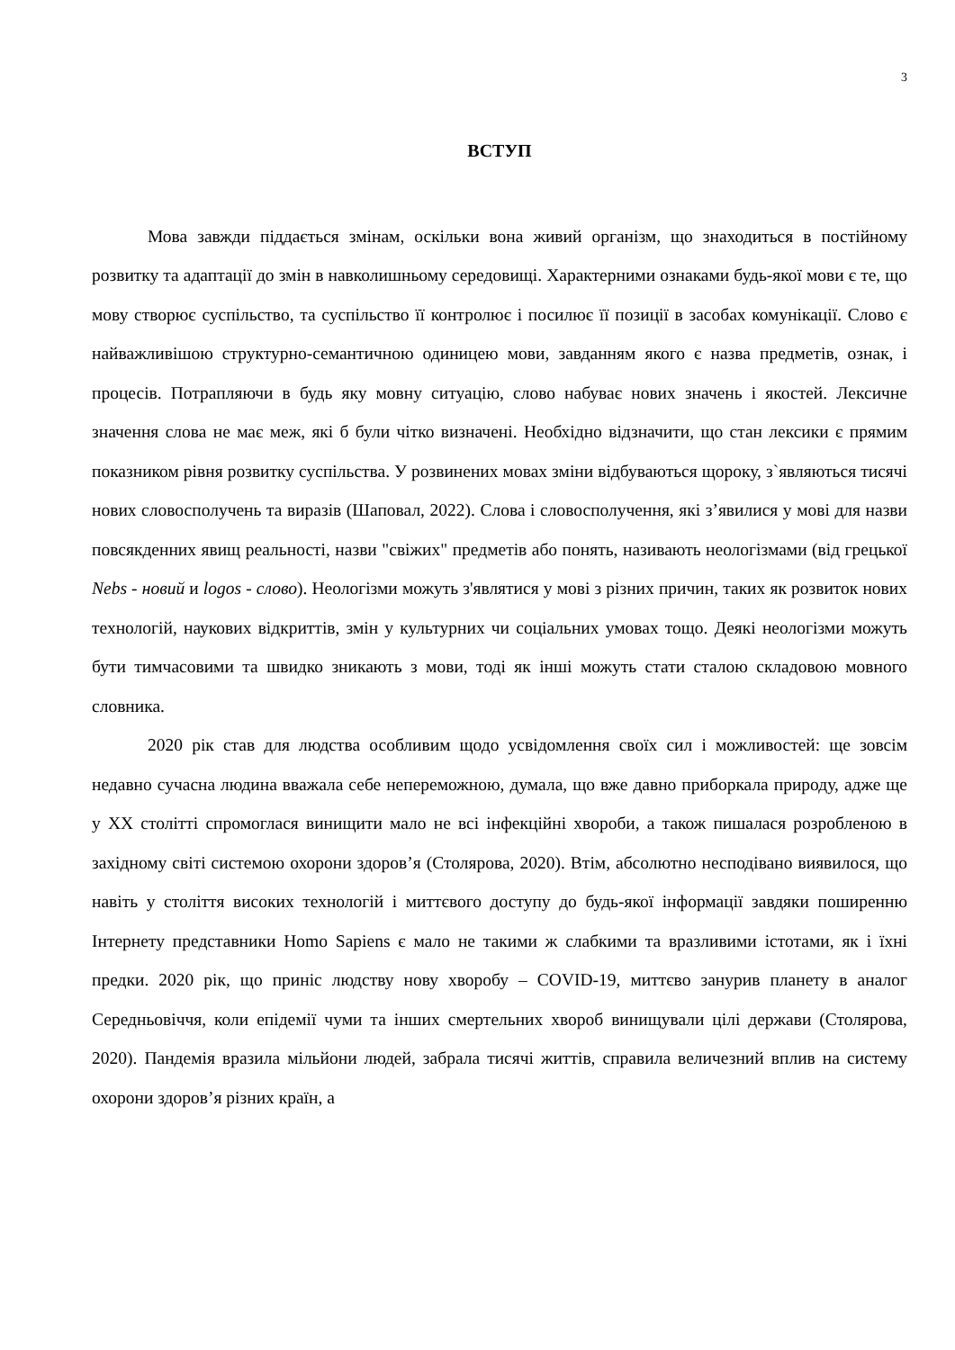3
ВСТУП
Мова завжди піддається змінам, оскільки вона живий організм, що знаходиться в постійному розвитку та адаптації до змін в навколишньому середовищі. Характерними ознаками будь-якої мови є те, що мову створює суспільство, та суспільство її контролює і посилює її позиції в засобах комунікації. Слово є найважливішою структурно-семантичною одиницею мови, завданням якого є назва предметів, ознак, і процесів. Потрапляючи в будь яку мовну ситуацію, слово набуває нових значень і якостей. Лексичне значення слова не має меж, які б були чітко визначені. Необхідно відзначити, що стан лексики є прямим показником рівня розвитку суспільства. У розвинених мовах зміни відбуваються щороку, з`являються тисячі нових словосполучень та виразів (Шаповал, 2022). Слова і словосполучення, які з’явилися у мові для назви повсякденних явищ реальності, назви "свіжих" предметів або понять, називають неологізмами (від грецької Nebs - новий и logos - слово). Неологізми можуть з'являтися у мові з різних причин, таких як розвиток нових технологій, наукових відкриттів, змін у культурних чи соціальних умовах тощо. Деякі неологізми можуть бути тимчасовими та швидко зникають з мови, тоді як інші можуть стати сталою складовою мовного словника.
2020 рік став для людства особливим щодо усвідомлення своїх сил і можливостей: ще зовсім недавно сучасна людина вважала себе непереможною, думала, що вже давно приборкала природу, адже ще у ХХ столітті спромоглася винищити мало не всі інфекційні хвороби, а також пишалася розробленою в західному світі системою охорони здоров’я (Столярова, 2020). Втім, абсолютно несподівано виявилося, що навіть у століття високих технологій і миттєвого доступу до будь-якої інформації завдяки поширенню Інтернету представники Homo Sapiens є мало не такими ж слабкими та вразливими істотами, як і їхні предки. 2020 рік, що приніс людству нову хворобу – COVID-19, миттєво занурив планету в аналог Середньовіччя, коли епідемії чуми та інших смертельних хвороб винищували цілі держави (Столярова, 2020). Пандемія вразила мільйони людей, забрала тисячі життів, справила величезний вплив на систему охорони здоров’я різних країн, а